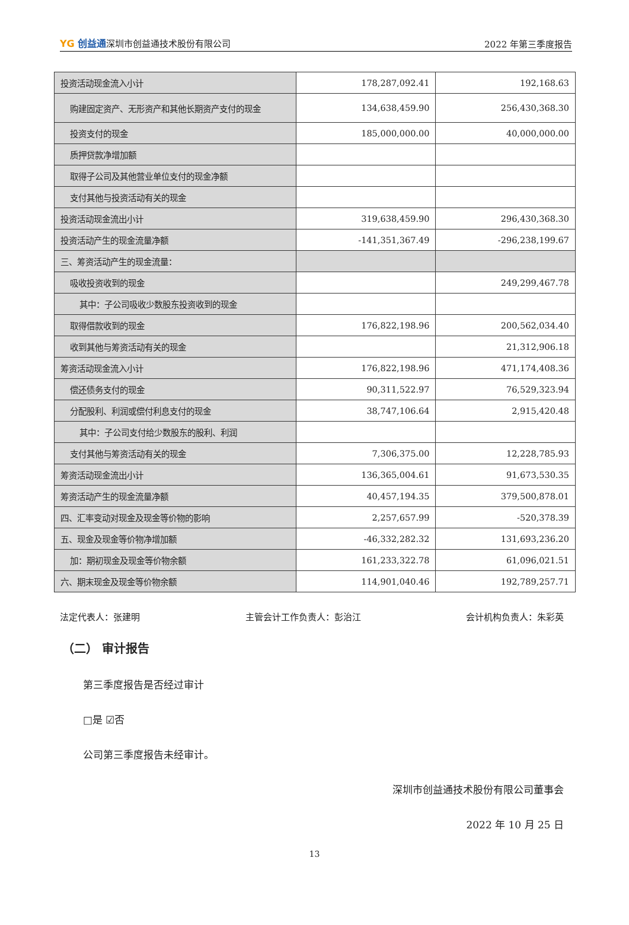YG 创益通深圳市创益通技术股份有限公司 2022 年第三季度报告
| 投资活动现金流入小计 | 178,287,092.41 | 192,168.63 |
| 购建固定资产、无形资产和其他长期资产支付的现金 | 134,638,459.90 | 256,430,368.30 |
| 投资支付的现金 | 185,000,000.00 | 40,000,000.00 |
| 质押贷款净增加额 | | |
| 取得子公司及其他营业单位支付的现金净额 | | |
| 支付其他与投资活动有关的现金 | | |
| 投资活动现金流出小计 | 319,638,459.90 | 296,430,368.30 |
| 投资活动产生的现金流量净额 | -141,351,367.49 | -296,238,199.67 |
| 三、筹资活动产生的现金流量： | | |
| 吸收投资收到的现金 | | 249,299,467.78 |
| 其中：子公司吸收少数股东投资收到的现金 | | |
| 取得借款收到的现金 | 176,822,198.96 | 200,562,034.40 |
| 收到其他与筹资活动有关的现金 | | 21,312,906.18 |
| 筹资活动现金流入小计 | 176,822,198.96 | 471,174,408.36 |
| 偿还债务支付的现金 | 90,311,522.97 | 76,529,323.94 |
| 分配股利、利润或偿付利息支付的现金 | 38,747,106.64 | 2,915,420.48 |
| 其中：子公司支付给少数股东的股利、利润 | | |
| 支付其他与筹资活动有关的现金 | 7,306,375.00 | 12,228,785.93 |
| 筹资活动现金流出小计 | 136,365,004.61 | 91,673,530.35 |
| 筹资活动产生的现金流量净额 | 40,457,194.35 | 379,500,878.01 |
| 四、汇率变动对现金及现金等价物的影响 | 2,257,657.99 | -520,378.39 |
| 五、现金及现金等价物净增加额 | -46,332,282.32 | 131,693,236.20 |
| 加：期初现金及现金等价物余额 | 161,233,322.78 | 61,096,021.51 |
| 六、期末现金及现金等价物余额 | 114,901,040.46 | 192,789,257.71 |
法定代表人：张建明 主管会计工作负责人：彭治江 会计机构负责人：朱彩英
（二） 审计报告
第三季度报告是否经过审计
□是 ☑否
公司第三季度报告未经审计。
深圳市创益通技术股份有限公司董事会
2022 年 10 月 25 日
13